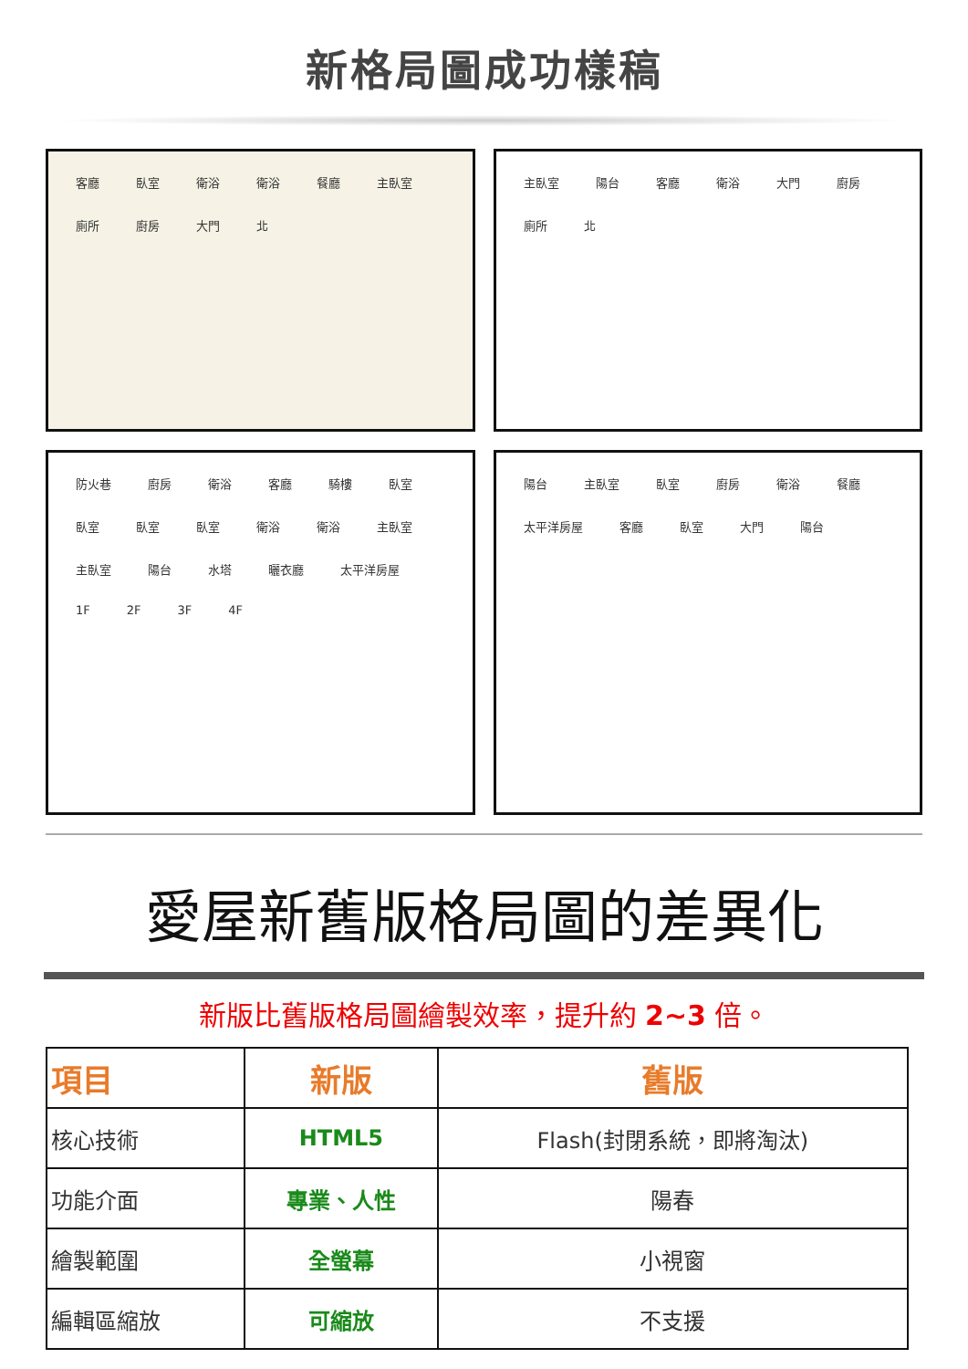新格局圖成功樣稿
客廳 臥室 衛浴 衛浴 餐廳 主臥室 廁所 廚房 大門 北
主臥室 陽台 客廳 衛浴 大門 廚房 廁所 北
防火巷 廚房 衛浴 客廳 騎樓 臥室 臥室 臥室 臥室 衛浴 衛浴 主臥室 主臥室 陽台 水塔 曬衣廳 太平洋房屋
1F 2F 3F 4F
陽台 主臥室 臥室 廚房 衛浴 餐廳 太平洋房屋 客廳 臥室 大門 陽台
愛屋新舊版格局圖的差異化
新版比舊版格局圖繪製效率，提升約 2~3 倍。
| 項目 | 新版 | 舊版 |
| --- | --- | --- |
| 核心技術 | HTML5 | Flash(封閉系統，即將淘汰) |
| 功能介面 | 專業、人性 | 陽春 |
| 繪製範圍 | 全螢幕 | 小視窗 |
| 編輯區縮放 | 可縮放 | 不支援 |